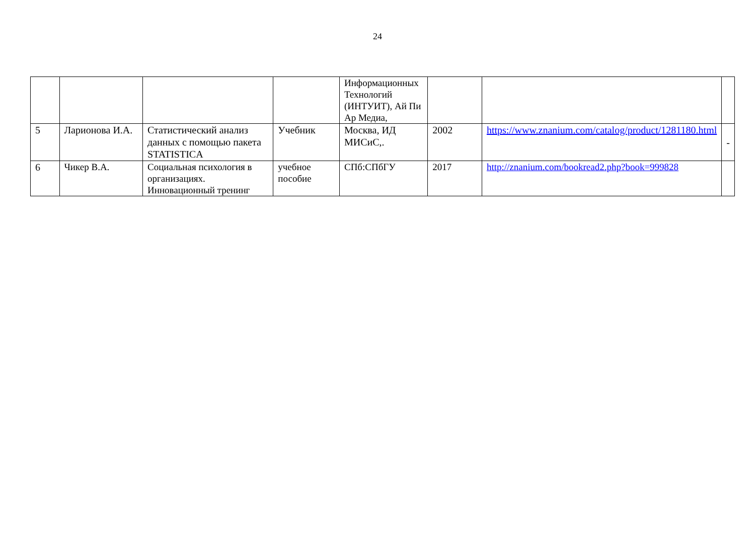24
| | | | | Информационных Технологий (ИНТУИТ), Ай Пи Ар Медиа, | | | |
| 5 | Ларионова И.А. | Статистический анализ данных с помощью пакета STATISTICA | Учебник | Москва, ИД МИСиС,. | 2002 | https://www.znanium.com/catalog/product/1281180.html | - |
| 6 | Чикер В.А. | Социальная психология в организациях. Инновационный тренинг | учебное пособие | СПб:СПбГУ | 2017 | http://znanium.com/bookread2.php?book=999828 | |